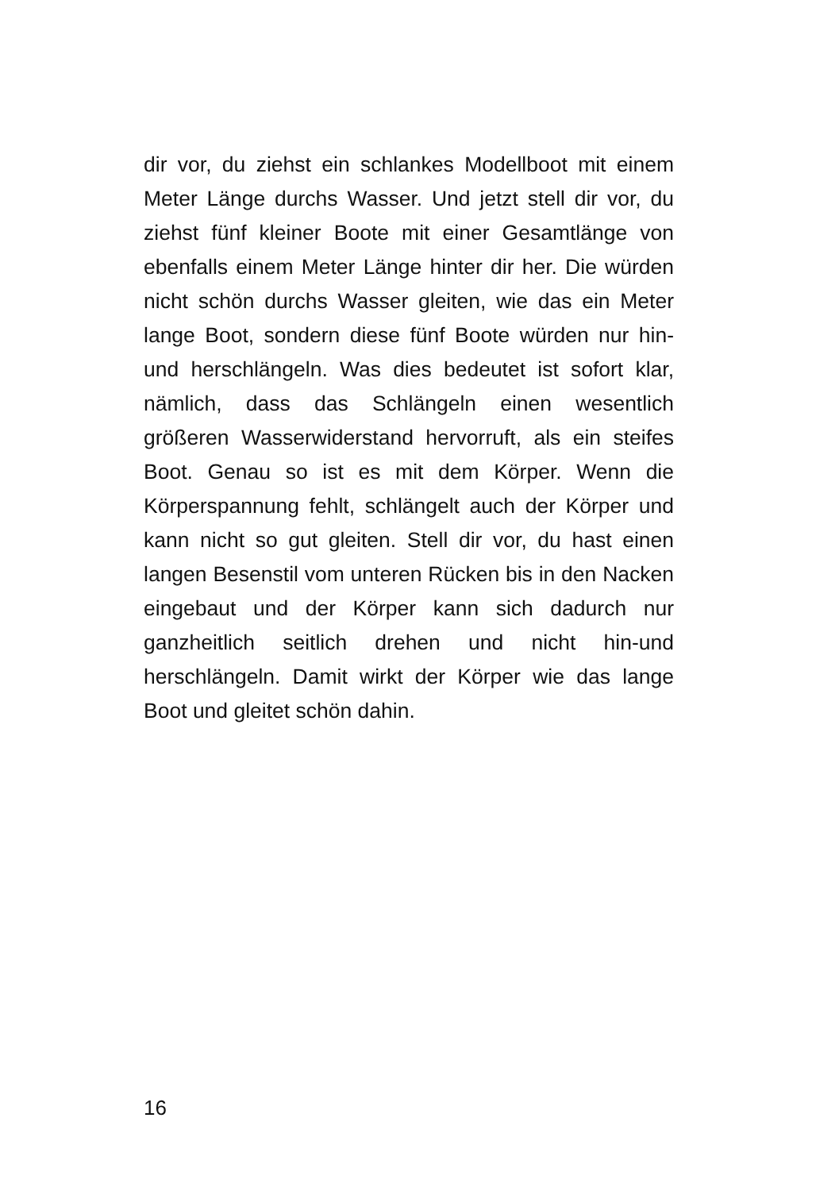dir vor, du ziehst ein schlankes Modellboot mit einem Meter Länge durchs Wasser. Und jetzt stell dir vor, du ziehst fünf kleiner Boote mit einer Gesamtlänge von ebenfalls einem Meter Länge hinter dir her. Die würden nicht schön durchs Wasser gleiten, wie das ein Meter lange Boot, sondern diese fünf Boote würden nur hin-und herschlängeln. Was dies bedeutet ist sofort klar, nämlich, dass das Schlängeln einen wesentlich größeren Wasserwiderstand hervorruft, als ein steifes Boot. Genau so ist es mit dem Körper. Wenn die Körperspannung fehlt, schlängelt auch der Körper und kann nicht so gut gleiten. Stell dir vor, du hast einen langen Besenstil vom unteren Rücken bis in den Nacken eingebaut und der Körper kann sich dadurch nur ganzheitlich seitlich drehen und nicht hin-und herschlängeln. Damit wirkt der Körper wie das lange Boot und gleitet schön dahin.
16